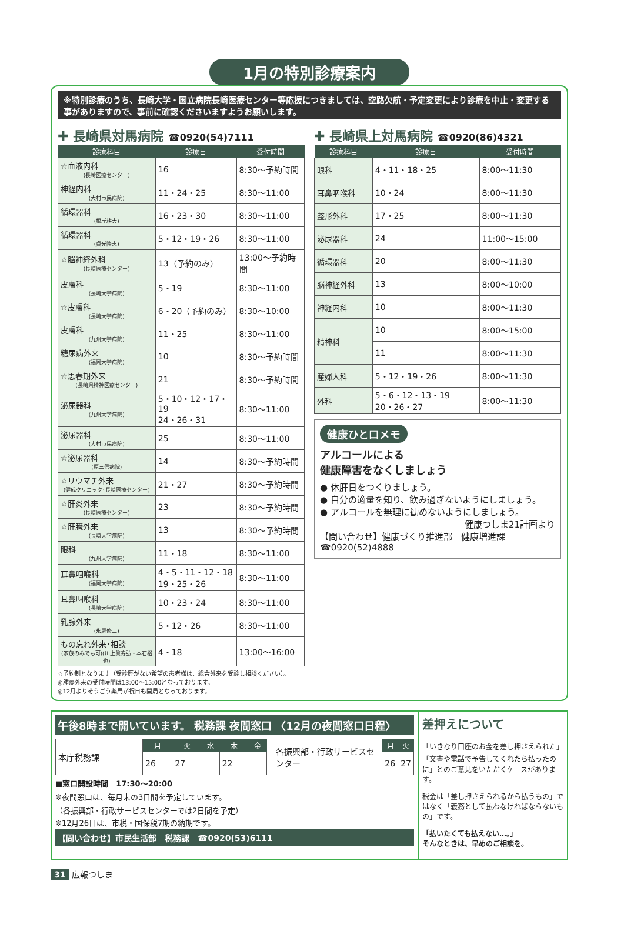1月の特別診療案内
※特別診療のうち、長崎大学・国立病院長崎医療センター等応援につきましては、空路欠航・予定変更により診療を中止・変更する事がありますので、事前に確認くださいますようお願いします。
✚ 長崎県対馬病院 ☎0920(54)7111
| 診療科目 | 診療日 | 受付時間 |
| --- | --- | --- |
| ☆血液内科 (長崎医療センター) | 16 | 8:30〜予約時間 |
| 神経内科 (大村市民病院) | 11・24・25 | 8:30〜11:00 |
| 循環器科 (根岸耕大) | 16・23・30 | 8:30〜11:00 |
| 循環器科 (貞光隆志) | 5・12・19・26 | 8:30〜11:00 |
| ☆脳神経外科 (長崎医療センター) | 13（予約のみ） | 13:00〜予約時間 |
| 皮膚科 (長崎大学病院) | 5・19 | 8:30〜11:00 |
| ☆皮膚科 (長崎大学病院) | 6・20（予約のみ） | 8:30〜10:00 |
| 皮膚科 (九州大学病院) | 11・25 | 8:30〜11:00 |
| 糖尿病外来 (福岡大学病院) | 10 | 8:30〜予約時間 |
| ☆思春期外来 (長崎県精神医療センター) | 21 | 8:30〜予約時間 |
| 泌尿器科 (九州大学病院) | 5・10・12・17・19 24・26・31 | 8:30〜11:00 |
| 泌尿器科 (大村市民病院) | 25 | 8:30〜11:00 |
| ☆泌尿器科 (原三信病院) | 14 | 8:30〜予約時間 |
| ☆リウマチ外来 (健成クリニック･長崎医療センター) | 21・27 | 8:30〜予約時間 |
| ☆肝炎外来 (長崎医療センター) | 23 | 8:30〜予約時間 |
| ☆肝臓外来 (長崎大学病院) | 13 | 8:30〜予約時間 |
| 眼科 (九州大学病院) | 11・18 | 8:30〜11:00 |
| 耳鼻咽喉科 (福岡大学病院) | 4・5・11・12・18 19・25・26 | 8:30〜11:00 |
| 耳鼻咽喉科 (長崎大学病院) | 10・23・24 | 8:30〜11:00 |
| 乳腺外来 (永尾修二) | 5・12・26 | 8:30〜11:00 |
| もの忘れ外来･相談 (家族のみでも可)(川上眞寿弘・本石裕也) | 4・18 | 13:00〜16:00 |
☆予約制となります（受診歴がない希望の患者様は、総合外来を受診し相談ください）。
◎腫瘍外来の受付時間は13:00〜15:00となっております。
◎12月よりそうごう薬局が祝日も開局となっております。
✚ 長崎県上対馬病院 ☎0920(86)4321
| 診療科目 | 診療日 | 受付時間 |
| --- | --- | --- |
| 眼科 | 4・11・18・25 | 8:00〜11:30 |
| 耳鼻咽喉科 | 10・24 | 8:00〜11:30 |
| 整形外科 | 17・25 | 8:00〜11:30 |
| 泌尿器科 | 24 | 11:00〜15:00 |
| 循環器科 | 20 | 8:00〜11:30 |
| 脳神経外科 | 13 | 8:00〜10:00 |
| 神経内科 | 10 | 8:00〜11:30 |
| 精神科 | 10 | 8:00〜15:00 |
| | 11 | 8:00〜11:30 |
| 産婦人科 | 5・12・19・26 | 8:00〜11:30 |
| 外科 | 5・6・12・13・19 20・26・27 | 8:00〜11:30 |
健康ひと口メモ
アルコールによる
健康障害をなくしましょう
● 休肝日をつくりましょう。
● 自分の適量を知り、飲み過ぎないようにしましょう。
● アルコールを無理に勧めないようにしましょう。
健康つしま21計画より
【問い合わせ】健康づくり推進部　健康増進課
☎0920(52)4888
午後8時まで開いています。 税務課 夜間窓口 〈12月の夜間窓口日程〉
| 本庁税務課 | 月 | 火 | 水 | 木 | 金 |
| | 26 | 27 | | 22 | |
| 各振興部・行政サービスセンター | 月 | 火 |
| | 26 | 27 |
■窓口開設時間　17:30〜20:00
※夜間窓口は、毎月末の3日間を予定しています。
（各振興部・行政サービスセンターでは2日間を予定）
※12月26日は、市税・国保税7期の納期です。
【問い合わせ】市民生活部　税務課　☎0920(53)6111
差押えについて
「いきなり口座のお金を差し押さえられた」「文書や電話で予告してくれたら払ったのに」とのご意見をいただくケースがあります。
税金は「差し押さえられるから払うもの」ではなく「義務として払わなければならないもの」です。
「払いたくても払えない…。」
そんなときは、早めのご相談を。
31 広報つしま